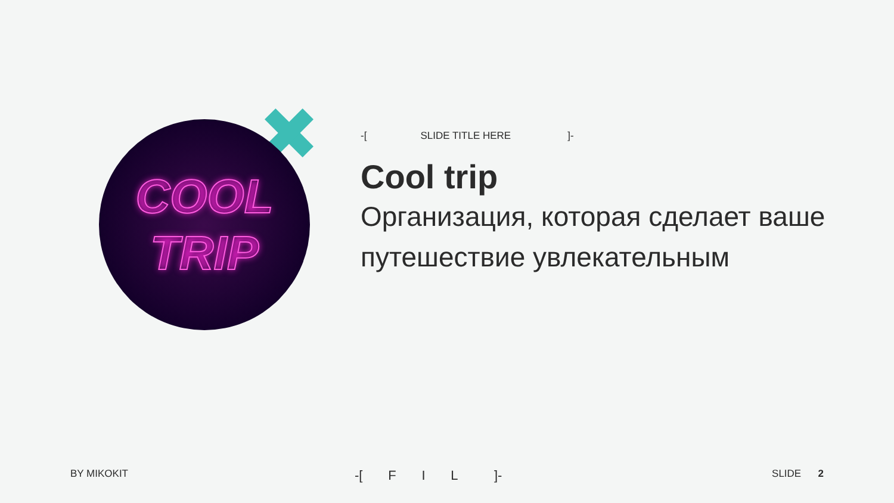COOL
TRIP
-[SLIDE TITLE HERE]-
Cool trip
Организация, которая сделает ваше путешествие увлекательным
BY MIKOKIT -[ F I L ]- SLIDE 2